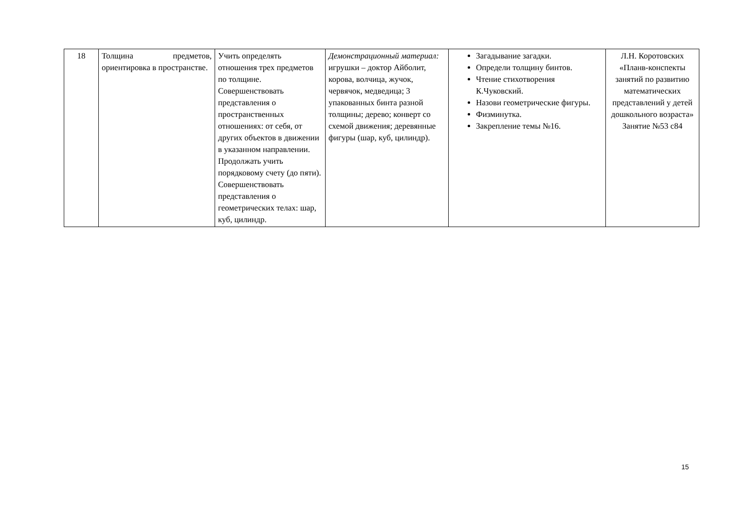| 18 | Толщина предметов, ориентировка в пространстве. | Учить определять отношения трех предметов по толщине. Совершенствовать представления о пространственных отношениях: от себя, от других объектов в движении в указанном направлении. Продолжать учить порядковому счету (до пяти). Совершенствовать представления о геометрических телах: шар, куб, цилиндр. | Демонстрационный материал: игрушки – доктор Айболит, корова, волчица, жучок, червячок, медведица; 3 упакованных бинта разной толщины; дерево; конверт со схемой движения; деревянные фигуры (шар, куб, цилиндр). | Загадывание загадки. Определи толщину бинтов. Чтение стихотворения К.Чуковский. Назови геометрические фигуры. Физминутка. Закрепление темы №16. | Л.Н. Коротовских «Планв-конспекты занятий по развитию математических представлений у детей дошкольного возраста» Занятие №53 с84 |
15